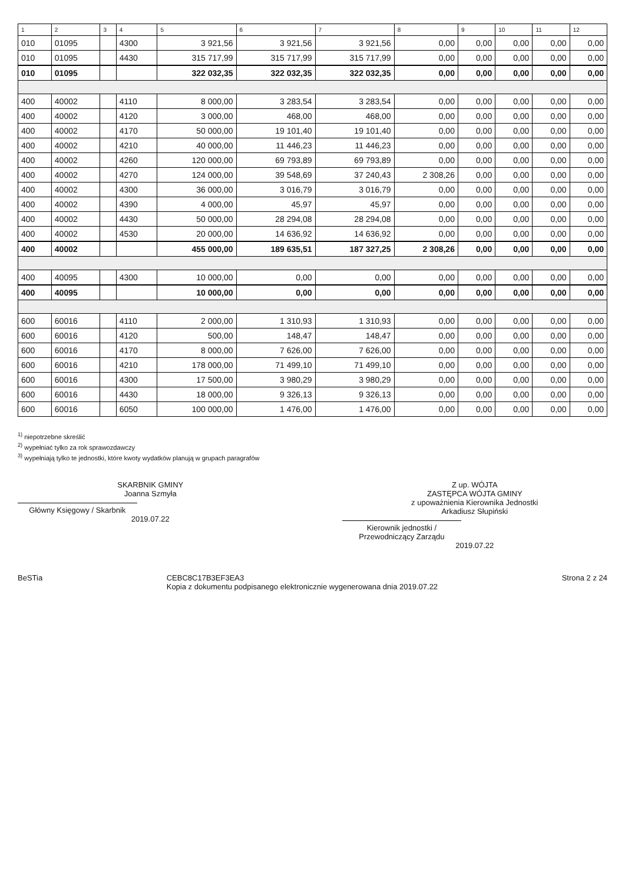| 1 | 2 | 3 | 4 | 5 | 6 | 7 | 8 | 9 | 10 | 11 | 12 |
| --- | --- | --- | --- | --- | --- | --- | --- | --- | --- | --- | --- |
| 010 | 01095 | | 4300 | 3 921,56 | 3 921,56 | 3 921,56 | 0,00 | 0,00 | 0,00 | 0,00 | 0,00 |
| 010 | 01095 | | 4430 | 315 717,99 | 315 717,99 | 315 717,99 | 0,00 | 0,00 | 0,00 | 0,00 | 0,00 |
| 010 | 01095 | | | 322 032,35 | 322 032,35 | 322 032,35 | 0,00 | 0,00 | 0,00 | 0,00 | 0,00 |
| 400 | 40002 | | 4110 | 8 000,00 | 3 283,54 | 3 283,54 | 0,00 | 0,00 | 0,00 | 0,00 | 0,00 |
| 400 | 40002 | | 4120 | 3 000,00 | 468,00 | 468,00 | 0,00 | 0,00 | 0,00 | 0,00 | 0,00 |
| 400 | 40002 | | 4170 | 50 000,00 | 19 101,40 | 19 101,40 | 0,00 | 0,00 | 0,00 | 0,00 | 0,00 |
| 400 | 40002 | | 4210 | 40 000,00 | 11 446,23 | 11 446,23 | 0,00 | 0,00 | 0,00 | 0,00 | 0,00 |
| 400 | 40002 | | 4260 | 120 000,00 | 69 793,89 | 69 793,89 | 0,00 | 0,00 | 0,00 | 0,00 | 0,00 |
| 400 | 40002 | | 4270 | 124 000,00 | 39 548,69 | 37 240,43 | 2 308,26 | 0,00 | 0,00 | 0,00 | 0,00 |
| 400 | 40002 | | 4300 | 36 000,00 | 3 016,79 | 3 016,79 | 0,00 | 0,00 | 0,00 | 0,00 | 0,00 |
| 400 | 40002 | | 4390 | 4 000,00 | 45,97 | 45,97 | 0,00 | 0,00 | 0,00 | 0,00 | 0,00 |
| 400 | 40002 | | 4430 | 50 000,00 | 28 294,08 | 28 294,08 | 0,00 | 0,00 | 0,00 | 0,00 | 0,00 |
| 400 | 40002 | | 4530 | 20 000,00 | 14 636,92 | 14 636,92 | 0,00 | 0,00 | 0,00 | 0,00 | 0,00 |
| 400 | 40002 | | | 455 000,00 | 189 635,51 | 187 327,25 | 2 308,26 | 0,00 | 0,00 | 0,00 | 0,00 |
| 400 | 40095 | | 4300 | 10 000,00 | 0,00 | 0,00 | 0,00 | 0,00 | 0,00 | 0,00 | 0,00 |
| 400 | 40095 | | | 10 000,00 | 0,00 | 0,00 | 0,00 | 0,00 | 0,00 | 0,00 | 0,00 |
| 600 | 60016 | | 4110 | 2 000,00 | 1 310,93 | 1 310,93 | 0,00 | 0,00 | 0,00 | 0,00 | 0,00 |
| 600 | 60016 | | 4120 | 500,00 | 148,47 | 148,47 | 0,00 | 0,00 | 0,00 | 0,00 | 0,00 |
| 600 | 60016 | | 4170 | 8 000,00 | 7 626,00 | 7 626,00 | 0,00 | 0,00 | 0,00 | 0,00 | 0,00 |
| 600 | 60016 | | 4210 | 178 000,00 | 71 499,10 | 71 499,10 | 0,00 | 0,00 | 0,00 | 0,00 | 0,00 |
| 600 | 60016 | | 4300 | 17 500,00 | 3 980,29 | 3 980,29 | 0,00 | 0,00 | 0,00 | 0,00 | 0,00 |
| 600 | 60016 | | 4430 | 18 000,00 | 9 326,13 | 9 326,13 | 0,00 | 0,00 | 0,00 | 0,00 | 0,00 |
| 600 | 60016 | | 6050 | 100 000,00 | 1 476,00 | 1 476,00 | 0,00 | 0,00 | 0,00 | 0,00 | 0,00 |
<sup>1)</sup> niepotrzebne skreślić
<sup>2)</sup> wypełniać tylko za rok sprawozdawczy
<sup>3)</sup> wypełniają tylko te jednostki, które kwoty wydatków planują w grupach paragrafów
SKARBNIK GMINY
Joanna Szmyła
Główny Księgowy / Skarbnik
2019.07.22
Z up. WÓJTA
ZASTĘPCA WÓJTA GMINY
z upoważnienia Kierownika Jednostki
Arkadiusz Słupiński
Kierownik jednostki / Przewodniczący Zarządu
2019.07.22
BeSTia CEBC8C17B3EF3EA3
Kopia z dokumentu podpisanego elektronicznie wygenerowana dnia 2019.07.22 Strona 2 z 24